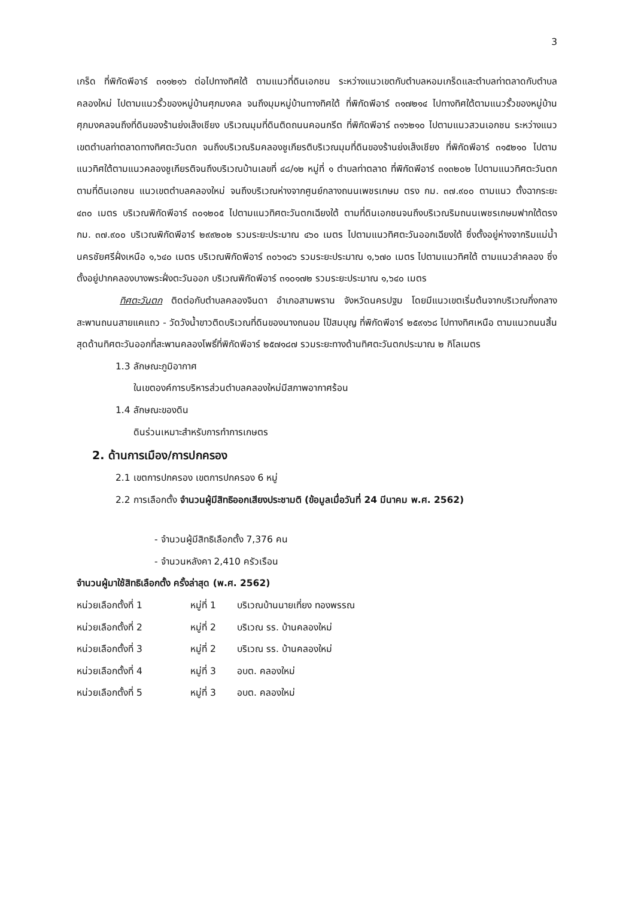3
เกร็ด ที่พิกัดพีอาร์ ๓๑๑๒๑๖ ต่อไปทางทิศใต้ ตามแนวที่ดินเอกชน ระหว่างแนวเขตกับตำบลหอมเกร็ดและตำบลท่าตลาดกับตำบลคลองใหม่ ไปตามแนวรั้วของหมู่บ้านศุภมงคล จนถึงมุมหมู่บ้านทางทิศใต้ ที่พิกัดพีอาร์ ๓๑๗๒๑๔ ไปทางทิศใต้ตามแนวรั้วของหมู่บ้านศุภมงคลจนถึงที่ดินของร้านย่งเส็งเชียง บริเวณมุมที่ดินติดถนนคอนกรีต ที่พิกัดพีอาร์ ๓๑๖๒๑๐ ไปตามแนวสวนเอกชน ระหว่างแนวเขตตำบลท่าตลาดทางทิศตะวันตก จนถึงบริเวณริมคลองชูเกียรติบริเวณมุมที่ดินของร้านย่งเส็งเชียง ที่พิกัดพีอาร์ ๓๑๕๒๑๐ ไปตามแนวทิศใต้ตามแนวคลองชูเกียรติจนถึงบริเวณบ้านเลขที่ ๔๘/๑๒ หมู่ที่ ๑ ตำบลท่าตลาด ที่พิกัดพีอาร์ ๓๑๓๒๐๒ ไปตามแนวทิศตะวันตก ตามที่ดินเอกชน แนวเขตตำบลคลองใหม่ จนถึงบริเวณห่างจากศูนย์กลางถนนเพชรเกษม ตรง กม. ๓๗.๙๐๐ ตามแนว ตั้งฉากระยะ ๔๓๐ เมตร บริเวณพิกัดพีอาร์ ๓๐๑๒๐๕ ไปตามแนวทิศตะวันตกเฉียงใต้ ตามที่ดินเอกชนจนถึงบริเวณริมถนนเพชรเกษมฟากใต้ตรง กม. ๓๗.๙๐๐ บริเวณพิกัดพีอาร์ ๒๙๙๒๐๒ รวมระยะประมาณ ๔๖๐ เมตร ไปตามแนวทิศตะวันออกเฉียงใต้ ซึ่งตั้งอยู่ห่างจากริมแม่น้ำนครชัยศรีฝั่งเหนือ ๑,๖๔๐ เมตร บริเวณพิกัดพีอาร์ ๓๐๖๑๘๖ รวมระยะประมาณ ๑,๖๗๐ เมตร ไปตามแนวทิศใต้ ตามแนวลำคลอง ซึ่งตั้งอยู่ปากคลองบางพระฝั่งตะวันออก บริเวณพิกัดพีอาร์ ๓๑๐๑๗๒ รวมระยะประมาณ ๑,๖๔๐ เมตร
ทิศตะวันตก ติดต่อกับตำบลคลองจินดา อำเภอสามพราน จังหวัดนครปฐม โดยมีแนวเขตเริ่มต้นจากบริเวณกึ่งกลางสะพานถนนสายแคแถว - วัดวังน้ำขาวติดบริเวณที่ดินของนางถนอม โป้สมบุญ ที่พิกัดพีอาร์ ๒๕๙๑๖๘ ไปทางทิศเหนือ ตามแนวถนนสิ้นสุดด้านทิศตะวันออกที่สะพานคลองโพธิ์ที่พิกัดพีอาร์ ๒๕๗๑๘๗ รวมระยะทางด้านทิศตะวันตกประมาณ ๒ กิโลเมตร
1.3 ลักษณะภูมิอากาศ
ในเขตองค์การบริหารส่วนตำบลคลองใหม่มีสภาพอากาศร้อน
1.4 ลักษณะของดิน
ดินร่วนเหมาะสำหรับการทำการเกษตร
2. ด้านการเมือง/การปกครอง
2.1 เขตการปกครอง เขตการปกครอง 6 หมู่
2.2 การเลือกตั้ง จำนวนผู้มีสิทธิออกเสียงประชามติ (ข้อมูลเมื่อวันที่ 24 มีนาคม พ.ศ. 2562)
- จำนวนผู้มีสิทธิเลือกตั้ง 7,376 คน
- จำนวนหลังคา 2,410 ครัวเรือน
จำนวนผู้มาใช้สิทธิเลือกตั้ง ครั้งล่าสุด (พ.ศ. 2562)
หน่วยเลือกตั้งที่ 1 หมู่ที่ 1 บริเวณบ้านนายเที่ยง ทองพรรณ
หน่วยเลือกตั้งที่ 2 หมู่ที่ 2 บริเวณ รร. บ้านคลองใหม่
หน่วยเลือกตั้งที่ 3 หมู่ที่ 2 บริเวณ รร. บ้านคลองใหม่
หน่วยเลือกตั้งที่ 4 หมู่ที่ 3 อบต. คลองใหม่
หน่วยเลือกตั้งที่ 5 หมู่ที่ 3 อบต. คลองใหม่